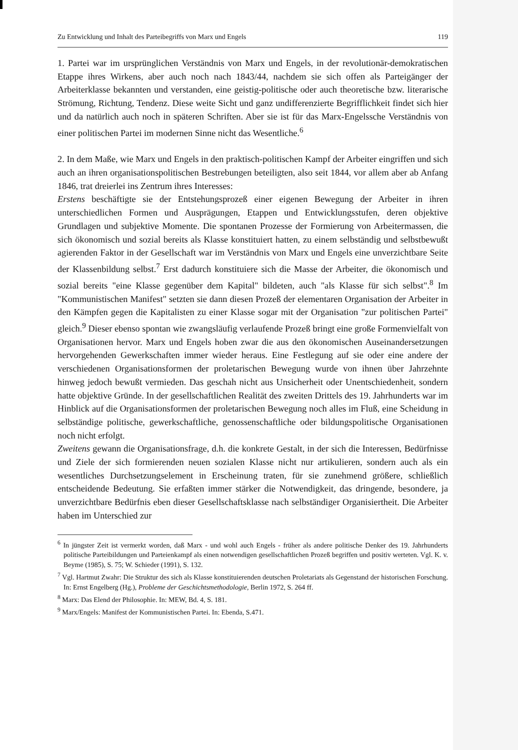Zu Entwicklung und Inhalt des Parteibegriffs von Marx und Engels 119
1. Partei war im ursprünglichen Verständnis von Marx und Engels, in der revolutionär-demokratischen Etappe ihres Wirkens, aber auch noch nach 1843/44, nachdem sie sich offen als Parteigänger der Arbeiterklasse bekannten und verstanden, eine geistig-politische oder auch theoretische bzw. literarische Strömung, Richtung, Tendenz. Diese weite Sicht und ganz undifferenzierte Begrifflichkeit findet sich hier und da natürlich auch noch in späteren Schriften. Aber sie ist für das Marx-Engelssche Verständnis von einer politischen Partei im modernen Sinne nicht das Wesentliche.<sup>6</sup>
2. In dem Maße, wie Marx und Engels in den praktisch-politischen Kampf der Arbeiter eingriffen und sich auch an ihren organisationspolitischen Bestrebungen beteiligten, also seit 1844, vor allem aber ab Anfang 1846, trat dreierlei ins Zentrum ihres Interesses:
Erstens beschäftigte sie der Entstehungsprozeß einer eigenen Bewegung der Arbeiter in ihren unterschiedlichen Formen und Ausprägungen, Etappen und Entwicklungsstufen, deren objektive Grundlagen und subjektive Momente. Die spontanen Prozesse der Formierung von Arbeitermassen, die sich ökonomisch und sozial bereits als Klasse konstituiert hatten, zu einem selbständig und selbstbewußt agierenden Faktor in der Gesellschaft war im Verständnis von Marx und Engels eine unverzichtbare Seite der Klassenbildung selbst.<sup>7</sup> Erst dadurch konstituiere sich die Masse der Arbeiter, die ökonomisch und sozial bereits "eine Klasse gegenüber dem Kapital" bildeten, auch "als Klasse für sich selbst".<sup>8</sup> Im "Kommunistischen Manifest" setzten sie dann diesen Prozeß der elementaren Organisation der Arbeiter in den Kämpfen gegen die Kapitalisten zu einer Klasse sogar mit der Organisation "zur politischen Partei" gleich.<sup>9</sup> Dieser ebenso spontan wie zwangsläufig verlaufende Prozeß bringt eine große Formenvielfalt von Organisationen hervor. Marx und Engels hoben zwar die aus den ökonomischen Auseinandersetzungen hervorgehenden Gewerkschaften immer wieder heraus. Eine Festlegung auf sie oder eine andere der verschiedenen Organisationsformen der proletarischen Bewegung wurde von ihnen über Jahrzehnte hinweg jedoch bewußt vermieden. Das geschah nicht aus Unsicherheit oder Unentschiedenheit, sondern hatte objektive Gründe. In der gesellschaftlichen Realität des zweiten Drittels des 19. Jahrhunderts war im Hinblick auf die Organisationsformen der proletarischen Bewegung noch alles im Fluß, eine Scheidung in selbständige politische, gewerkschaftliche, genossenschaftliche oder bildungspolitische Organisationen noch nicht erfolgt.
Zweitens gewann die Organisationsfrage, d.h. die konkrete Gestalt, in der sich die Interessen, Bedürfnisse und Ziele der sich formierenden neuen sozialen Klasse nicht nur artikulieren, sondern auch als ein wesentliches Durchsetzungselement in Erscheinung traten, für sie zunehmend größere, schließlich entscheidende Bedeutung. Sie erfaßten immer stärker die Notwendigkeit, das dringende, besondere, ja unverzichtbare Bedürfnis eben dieser Gesellschaftsklasse nach selbständiger Organisiertheit. Die Arbeiter haben im Unterschied zur
<sup>6</sup> In jüngster Zeit ist vermerkt worden, daß Marx - und wohl auch Engels - früher als andere politische Denker des 19. Jahrhunderts politische Parteibildungen und Parteienkampf als einen notwendigen gesellschaftlichen Prozeß begriffen und positiv werteten. Vgl. K. v. Beyme (1985), S. 75; W. Schieder (1991), S. 132.
<sup>7</sup> Vgl. Hartmut Zwahr: Die Struktur des sich als Klasse konstituierenden deutschen Proletariats als Gegenstand der historischen Forschung. In: Ernst Engelberg (Hg.), Probleme der Geschichtsmethodologie, Berlin 1972, S. 264 ff.
<sup>8</sup> Marx: Das Elend der Philosophie. In: MEW, Bd. 4, S. 181.
<sup>9</sup> Marx/Engels: Manifest der Kommunistischen Partei. In: Ebenda, S.471.